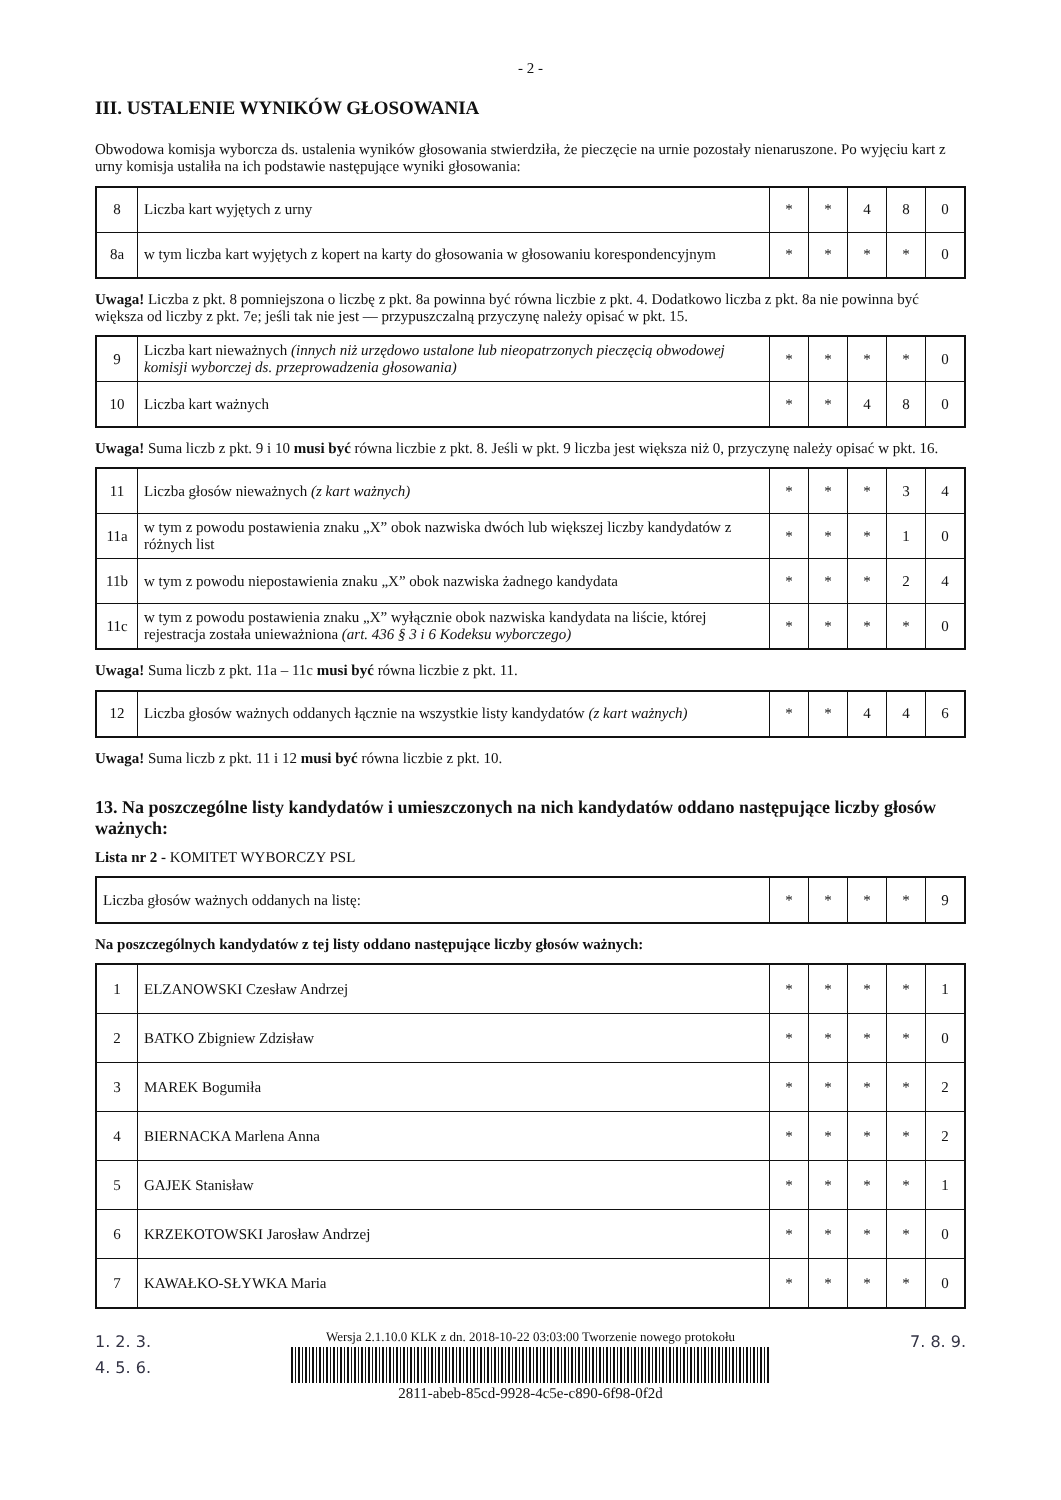- 2 -
III. USTALENIE WYNIKÓW GŁOSOWANIA
Obwodowa komisja wyborcza ds. ustalenia wyników głosowania stwierdziła, że pieczęcie na urnie pozostały nienaruszone. Po wyjęciu kart z urny komisja ustaliła na ich podstawie następujące wyniki głosowania:
| 8 | Liczba kart wyjętych z urny | * | * | 4 | 8 | 0 |
| 8a | w tym liczba kart wyjętych z kopert na karty do głosowania w głosowaniu korespondencyjnym | * | * | * | * | 0 |
Uwaga! Liczba z pkt. 8 pomniejszona o liczbę z pkt. 8a powinna być równa liczbie z pkt. 4. Dodatkowo liczba z pkt. 8a nie powinna być większa od liczby z pkt. 7e; jeśli tak nie jest — przypuszczalną przyczynę należy opisać w pkt. 15.
| 9 | Liczba kart nieważnych (innych niż urzędowo ustalone lub nieopatrzonych pieczęcią obwodowej komisji wyborczej ds. przeprowadzenia głosowania) | * | * | * | * | 0 |
| 10 | Liczba kart ważnych | * | * | 4 | 8 | 0 |
Uwaga! Suma liczb z pkt. 9 i 10 musi być równa liczbie z pkt. 8. Jeśli w pkt. 9 liczba jest większa niż 0, przyczynę należy opisać w pkt. 16.
| 11 | Liczba głosów nieważnych (z kart ważnych) | * | * | * | 3 | 4 |
| 11a | w tym z powodu postawienia znaku „X” obok nazwiska dwóch lub większej liczby kandydatów z różnych list | * | * | * | 1 | 0 |
| 11b | w tym z powodu niepostawienia znaku „X” obok nazwiska żadnego kandydata | * | * | * | 2 | 4 |
| 11c | w tym z powodu postawienia znaku „X” wyłącznie obok nazwiska kandydata na liście, której rejestracja została unieważniona (art. 436 § 3 i 6 Kodeksu wyborczego) | * | * | * | * | 0 |
Uwaga! Suma liczb z pkt. 11a – 11c musi być równa liczbie z pkt. 11.
| 12 | Liczba głosów ważnych oddanych łącznie na wszystkie listy kandydatów (z kart ważnych) | * | * | 4 | 4 | 6 |
Uwaga! Suma liczb z pkt. 11 i 12 musi być równa liczbie z pkt. 10.
13. Na poszczególne listy kandydatów i umieszczonych na nich kandydatów oddano następujące liczby głosów ważnych:
Lista nr 2 - KOMITET WYBORCZY PSL
| Liczba głosów ważnych oddanych na listę: | * | * | * | * | 9 |
Na poszczególnych kandydatów z tej listy oddano następujące liczby głosów ważnych:
| 1 | ELZANOWSKI Czesław Andrzej | * | * | * | * | 1 |
| 2 | BATKO Zbigniew Zdzisław | * | * | * | * | 0 |
| 3 | MAREK Bogumiła | * | * | * | * | 2 |
| 4 | BIERNACKA Marlena Anna | * | * | * | * | 2 |
| 5 | GAJEK Stanisław | * | * | * | * | 1 |
| 6 | KRZEKOTOWSKI Jarosław Andrzej | * | * | * | * | 0 |
| 7 | KAWAŁKO-SŁYWKA Maria | * | * | * | * | 0 |
1. 2. 3.
4. 5. 6.
Wersja 2.1.10.0 KLK z dn. 2018-10-22 03:03:00 Tworzenie nowego protokołu
2811-abeb-85cd-9928-4c5e-c890-6f98-0f2d
7. 8. 9.